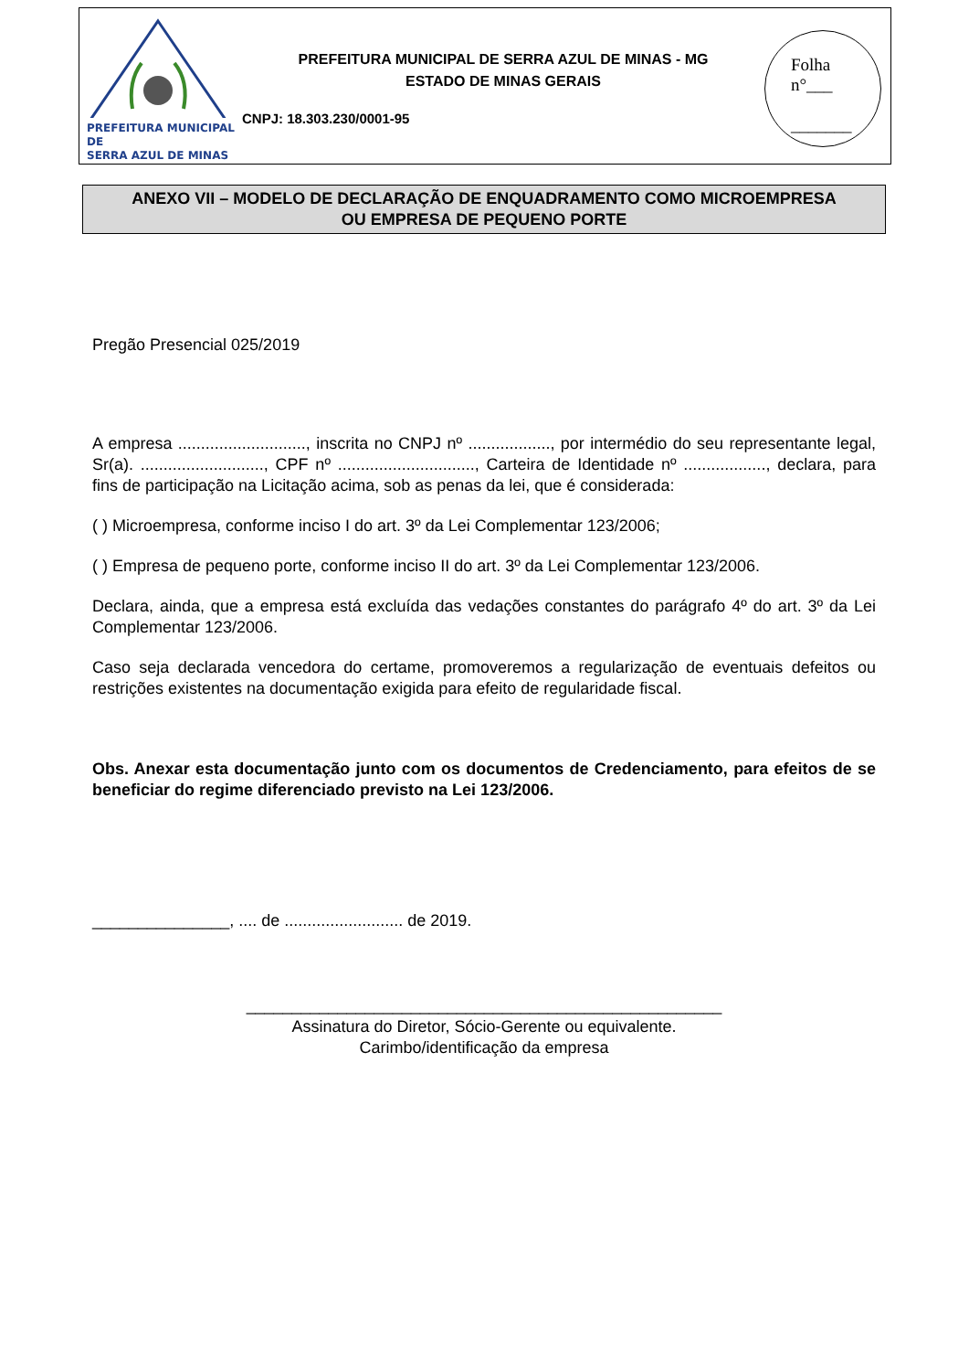PREFEITURA MUNICIPAL DE
SERRA AZUL DE MINAS
PREFEITURA MUNICIPAL DE SERRA AZUL DE MINAS - MG
ESTADO DE MINAS GERAIS
CNPJ: 18.303.230/0001-95
Folha
n°___
_______
ANEXO VII – MODELO DE DECLARAÇÃO DE ENQUADRAMENTO COMO MICROEMPRESA
OU EMPRESA DE PEQUENO PORTE
Pregão Presencial 025/2019
A empresa ............................, inscrita no CNPJ nº .................., por intermédio do seu representante legal, Sr(a). ..........................., CPF nº .............................., Carteira de Identidade nº .................., declara, para fins de participação na Licitação acima, sob as penas da lei, que é considerada:
( ) Microempresa, conforme inciso I do art. 3º da Lei Complementar 123/2006;
( ) Empresa de pequeno porte, conforme inciso II do art. 3º da Lei Complementar 123/2006.
Declara, ainda, que a empresa está excluída das vedações constantes do parágrafo 4º do art. 3º da Lei Complementar 123/2006.
Caso seja declarada vencedora do certame, promoveremos a regularização de eventuais defeitos ou restrições existentes na documentação exigida para efeito de regularidade fiscal.
Obs. Anexar esta documentação junto com os documentos de Credenciamento, para efeitos de se beneficiar do regime diferenciado previsto na Lei 123/2006.
_______________, .... de .......................... de 2019.
____________________________________________________
Assinatura do Diretor, Sócio-Gerente ou equivalente.
Carimbo/identificação da empresa